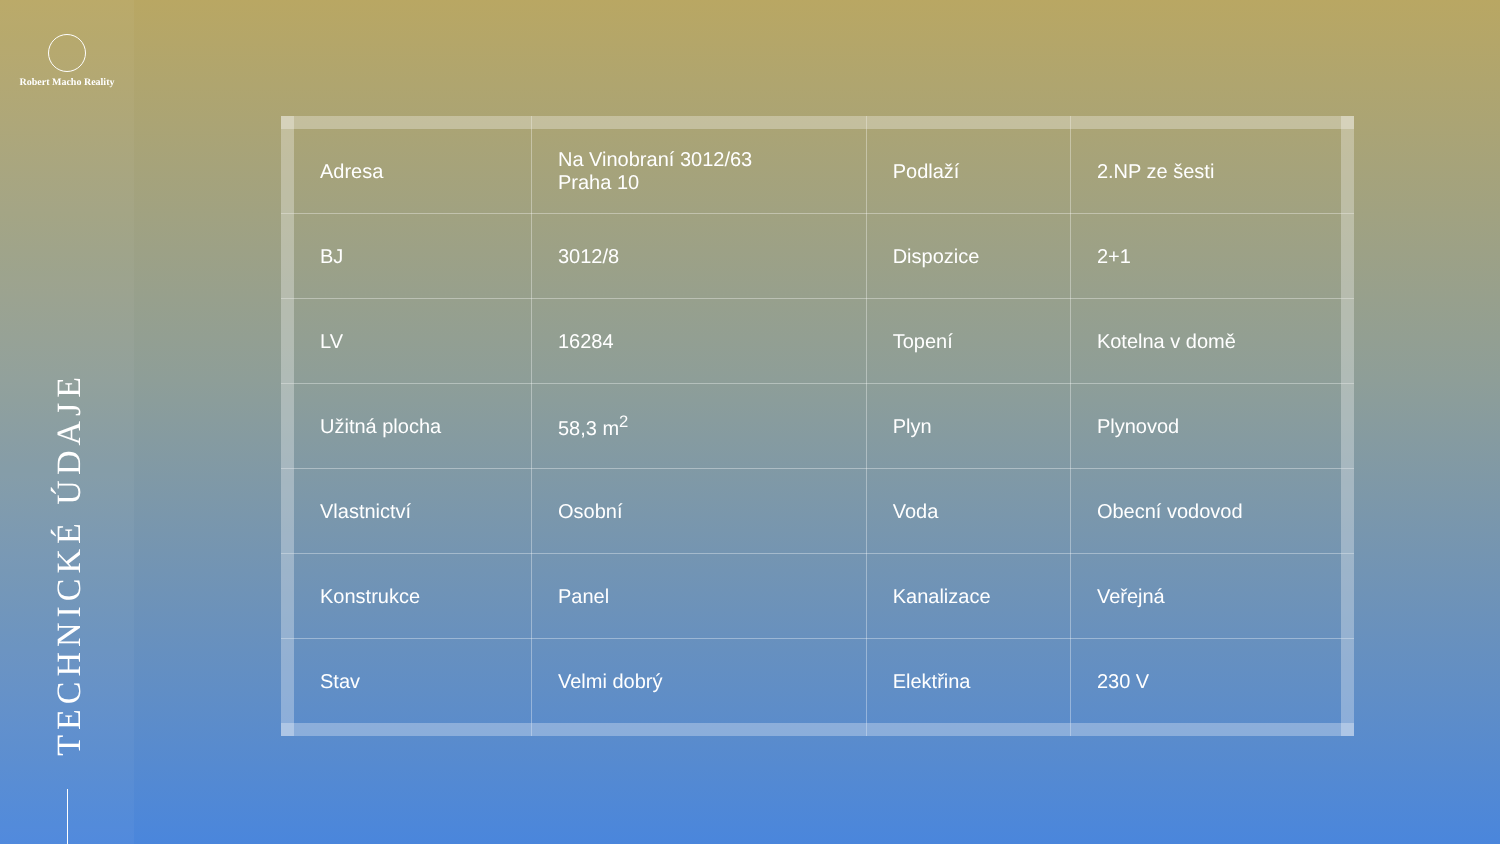Robert Macho Reality
TECHNICKÉ ÚDAJE
| Adresa | Na Vinobraní 3012/63 Praha 10 | Podlaží | 2.NP ze šesti |
| BJ | 3012/8 | Dispozice | 2+1 |
| LV | 16284 | Topení | Kotelna v domě |
| Užitná plocha | 58,3 m<sup>2</sup> | Plyn | Plynovod |
| Vlastnictví | Osobní | Voda | Obecní vodovod |
| Konstrukce | Panel | Kanalizace | Veřejná |
| Stav | Velmi dobrý | Elektřina | 230 V |